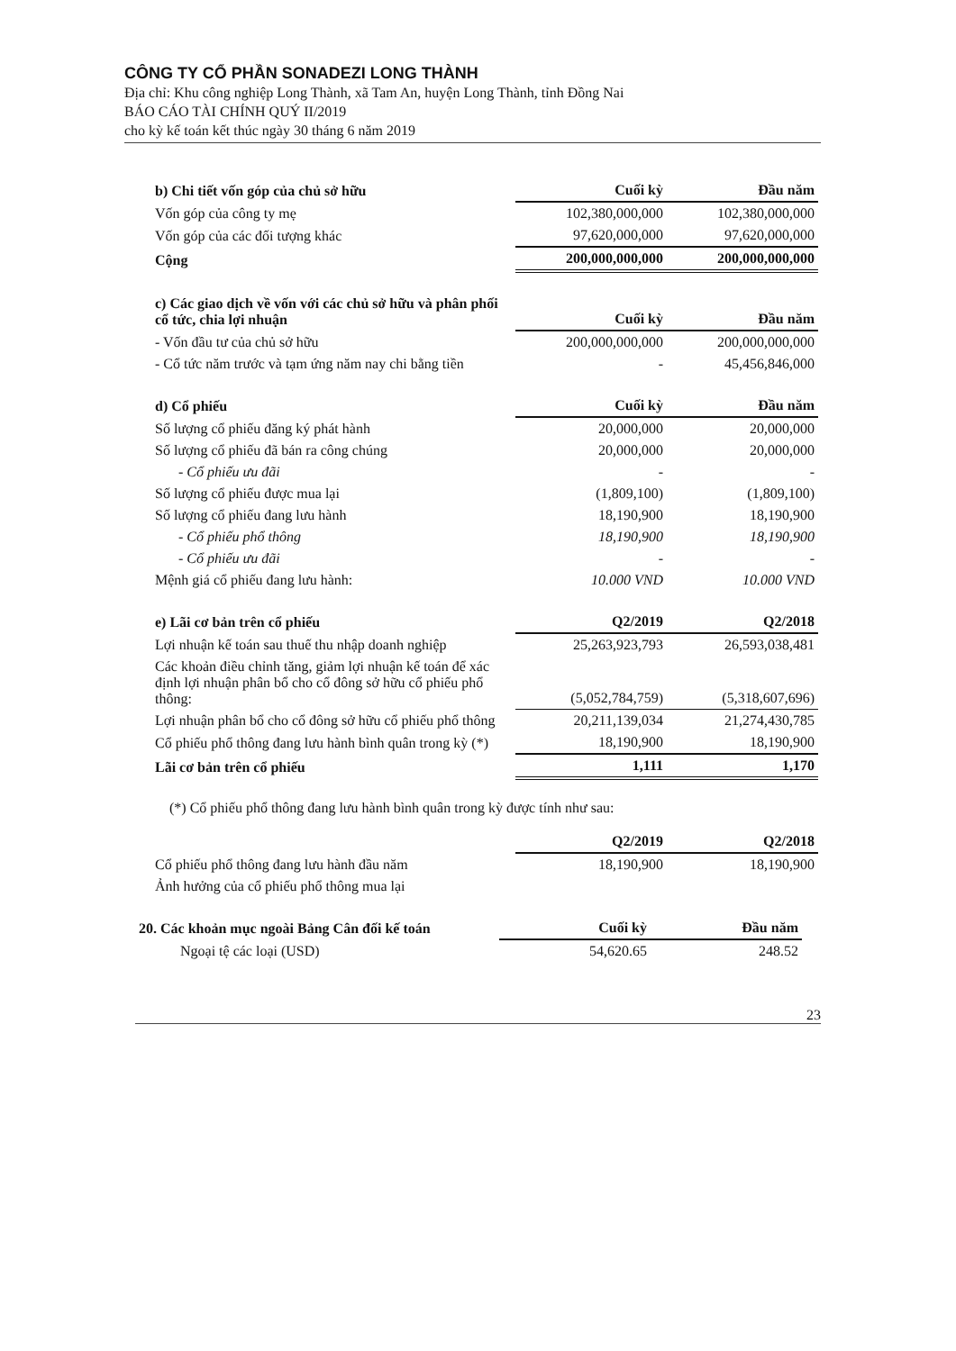CÔNG TY CỔ PHẦN SONADEZI LONG THÀNH
Địa chỉ: Khu công nghiệp Long Thành, xã Tam An, huyện Long Thành, tỉnh Đồng Nai
BÁO CÁO TÀI CHÍNH QUÝ II/2019
cho kỳ kế toán kết thúc ngày 30 tháng 6 năm 2019
| b) Chi tiết vốn góp của chủ sở hữu | Cuối kỳ | Đầu năm |
| Vốn góp của công ty mẹ | 102,380,000,000 | 102,380,000,000 |
| Vốn góp của các đối tượng khác | 97,620,000,000 | 97,620,000,000 |
| Cộng | 200,000,000,000 | 200,000,000,000 |
| c) Các giao dịch về vốn với các chủ sở hữu và phân phối cổ tức, chia lợi nhuận | Cuối kỳ | Đầu năm |
| - Vốn đầu tư của chủ sở hữu | 200,000,000,000 | 200,000,000,000 |
| - Cổ tức năm trước và tạm ứng năm nay chi bằng tiền | - | 45,456,846,000 |
| d) Cổ phiếu | Cuối kỳ | Đầu năm |
| Số lượng cổ phiếu đăng ký phát hành | 20,000,000 | 20,000,000 |
| Số lượng cổ phiếu đã bán ra công chúng | 20,000,000 | 20,000,000 |
| - Cổ phiếu ưu đãi | - | - |
| Số lượng cổ phiếu được mua lại | (1,809,100) | (1,809,100) |
| Số lượng cổ phiếu đang lưu hành | 18,190,900 | 18,190,900 |
| - Cổ phiếu phổ thông | 18,190,900 | 18,190,900 |
| - Cổ phiếu ưu đãi | - | - |
| Mệnh giá cổ phiếu đang lưu hành: | 10.000 VND | 10.000 VND |
| e) Lãi cơ bản trên cổ phiếu | Q2/2019 | Q2/2018 |
| Lợi nhuận kế toán sau thuế thu nhập doanh nghiệp | 25,263,923,793 | 26,593,038,481 |
| Các khoản điều chỉnh tăng, giảm lợi nhuận kế toán để xác định lợi nhuận phân bổ cho cổ đông sở hữu cổ phiếu phổ thông: | (5,052,784,759) | (5,318,607,696) |
| Lợi nhuận phân bổ cho cổ đông sở hữu cổ phiếu phổ thông | 20,211,139,034 | 21,274,430,785 |
| Cổ phiếu phổ thông đang lưu hành bình quân trong kỳ (*) | 18,190,900 | 18,190,900 |
| Lãi cơ bản trên cổ phiếu | 1,111 | 1,170 |
(*) Cổ phiếu phổ thông đang lưu hành bình quân trong kỳ được tính như sau:
| | Q2/2019 | Q2/2018 |
| Cổ phiếu phổ thông đang lưu hành đầu năm | 18,190,900 | 18,190,900 |
| Ảnh hưởng của cổ phiếu phổ thông mua lại | | |
| 20. Các khoản mục ngoài Bảng Cân đối kế toán | Cuối kỳ | Đầu năm |
| Ngoại tệ các loại (USD) | 54,620.65 | 248.52 |
23